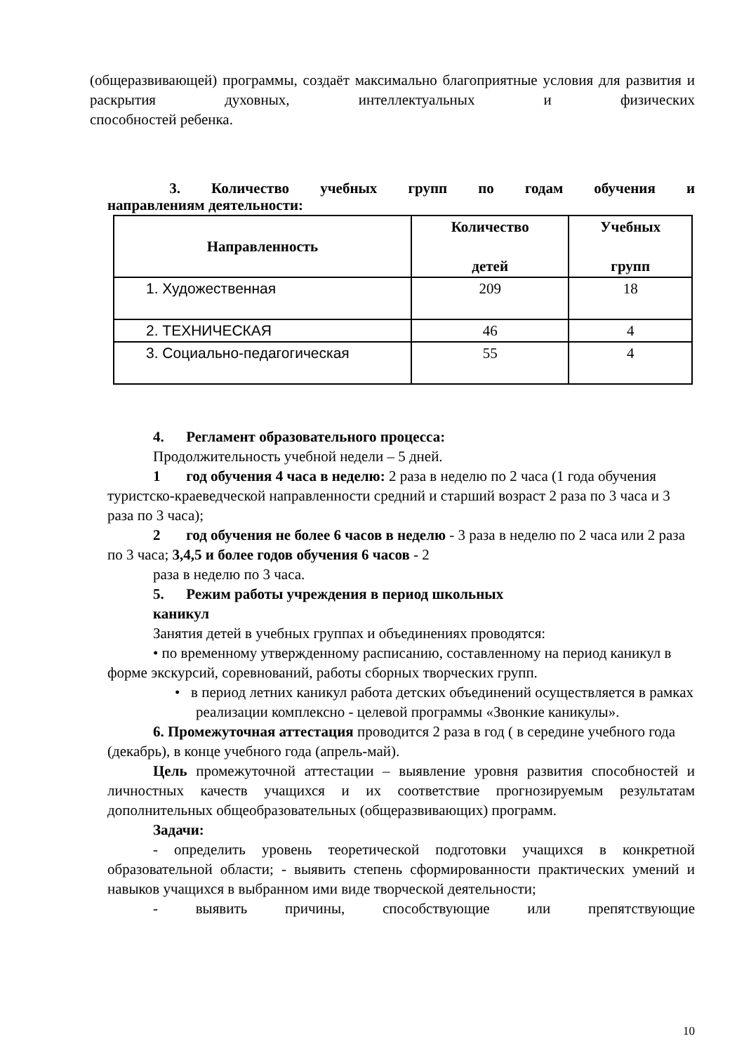(общеразвивающей) программы, создаёт максимально благоприятные условия для развития и раскрытия духовных, интеллектуальных и физических
способностей ребенка.
3. Количество учебных групп по годам обучения и
направлениям деятельности:
| Направленность | Количество детей | Учебных групп |
| --- | --- | --- |
| 1. Художественная | 209 | 18 |
| 2. ТЕХНИЧЕСКАЯ | 46 | 4 |
| 3. Социально-педагогическая | 55 | 4 |
4. Регламент образовательного процесса:
Продолжительность учебной недели – 5 дней.
1 год обучения 4 часа в неделю: 2 раза в неделю по 2 часа (1 года обучения туристско-краеведческой направленности средний и старший возраст 2 раза по 3 часа и 3 раза по 3 часа);
2 год обучения не более 6 часов в неделю - 3 раза в неделю по 2 часа или 2 раза по 3 часа; 3,4,5 и более годов обучения 6 часов - 2
раза в неделю по 3 часа.
5. Режим работы учреждения в период школьных
каникул
Занятия детей в учебных группах и объединениях проводятся:
• по временному утвержденному расписанию, составленному на период каникул в форме экскурсий, соревнований, работы сборных творческих групп.
• в период летних каникул работа детских объединений осуществляется в рамках реализации комплексно - целевой программы «Звонкие каникулы».
6. Промежуточная аттестация проводится 2 раза в год ( в середине учебного года (декабрь), в конце учебного года (апрель-май).
Цель промежуточной аттестации – выявление уровня развития способностей и личностных качеств учащихся и их соответствие прогнозируемым результатам дополнительных общеобразовательных (общеразвивающих) программ.
Задачи:
- определить уровень теоретической подготовки учащихся в конкретной образовательной области; - выявить степень сформированности практических умений и навыков учащихся в выбранном ими виде творческой деятельности;
- выявить причины, способствующие или препятствующие
10